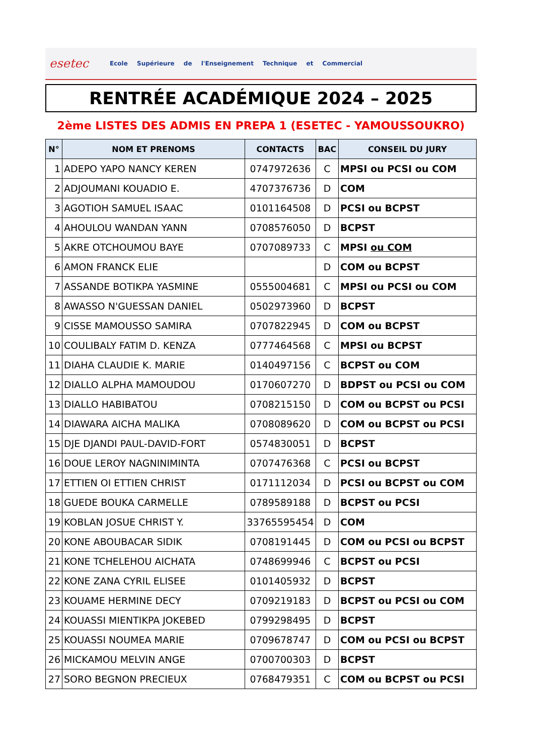esetec
Ecole Supérieure de l'Enseignement Technique et Commercial
RENTRÉE ACADÉMIQUE 2024 – 2025
2ème LISTES DES ADMIS EN PREPA 1 (ESETEC - YAMOUSSOUKRO)
| N° | NOM ET PRENOMS | CONTACTS | BAC | CONSEIL DU JURY |
| --- | --- | --- | --- | --- |
| 1 | ADEPO YAPO NANCY KEREN | 0747972636 | C | MPSI ou PCSI ou COM |
| 2 | ADJOUMANI KOUADIO E. | 4707376736 | D | COM |
| 3 | AGOTIOH SAMUEL ISAAC | 0101164508 | D | PCSI ou BCPST |
| 4 | AHOULOU WANDAN YANN | 0708576050 | D | BCPST |
| 5 | AKRE OTCHOUMOU BAYE | 0707089733 | C | MPSI ou COM |
| 6 | AMON FRANCK ELIE | | D | COM ou BCPST |
| 7 | ASSANDE BOTIKPA YASMINE | 0555004681 | C | MPSI ou PCSI ou COM |
| 8 | AWASSO N'GUESSAN DANIEL | 0502973960 | D | BCPST |
| 9 | CISSE MAMOUSSO SAMIRA | 0707822945 | D | COM ou BCPST |
| 10 | COULIBALY FATIM D. KENZA | 0777464568 | C | MPSI ou BCPST |
| 11 | DIAHA CLAUDIE K. MARIE | 0140497156 | C | BCPST ou COM |
| 12 | DIALLO ALPHA MAMOUDOU | 0170607270 | D | BDPST ou PCSI ou COM |
| 13 | DIALLO HABIBATOU | 0708215150 | D | COM ou BCPST ou PCSI |
| 14 | DIAWARA AICHA MALIKA | 0708089620 | D | COM ou BCPST ou PCSI |
| 15 | DJE DJANDI PAUL-DAVID-FORT | 0574830051 | D | BCPST |
| 16 | DOUE LEROY NAGNINIMINTA | 0707476368 | C | PCSI ou BCPST |
| 17 | ETTIEN OI ETTIEN CHRIST | 0171112034 | D | PCSI ou BCPST ou COM |
| 18 | GUEDE BOUKA CARMELLE | 0789589188 | D | BCPST ou PCSI |
| 19 | KOBLAN JOSUE CHRIST Y. | 33765595454 | D | COM |
| 20 | KONE ABOUBACAR SIDIK | 0708191445 | D | COM ou PCSI ou BCPST |
| 21 | KONE TCHELEHOU AICHATA | 0748699946 | C | BCPST ou PCSI |
| 22 | KONE ZANA CYRIL ELISEE | 0101405932 | D | BCPST |
| 23 | KOUAME HERMINE DECY | 0709219183 | D | BCPST ou PCSI ou COM |
| 24 | KOUASSI MIENTIKPA JOKEBED | 0799298495 | D | BCPST |
| 25 | KOUASSI NOUMEA MARIE | 0709678747 | D | COM ou PCSI ou BCPST |
| 26 | MICKAMOU MELVIN ANGE | 0700700303 | D | BCPST |
| 27 | SORO BEGNON PRECIEUX | 0768479351 | C | COM ou BCPST ou PCSI |